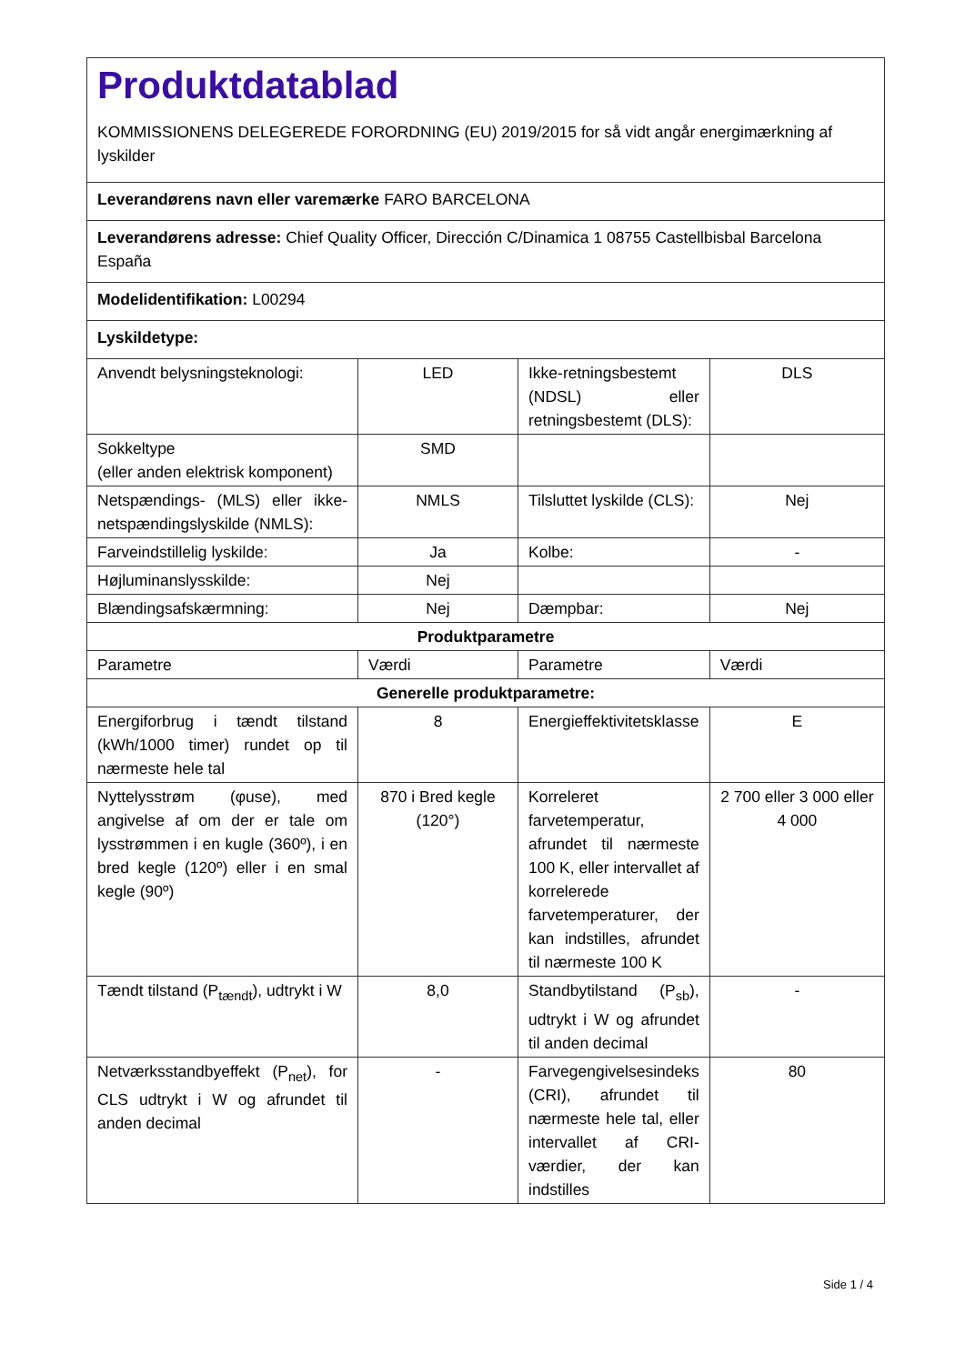| Produktdatablad KOMMISSIONENS DELEGEREDE FORORDNING (EU) 2019/2015 for så vidt angår energimærkning af lyskilder | | | |
| Leverandørens navn eller varemærke FARO BARCELONA | | | |
| Leverandørens adresse: Chief Quality Officer, Dirección C/Dinamica 1 08755 Castellbisbal Barcelona España | | | |
| Modelidentifikation: L00294 | | | |
| Lyskildetype: | | | |
| Anvendt belysningsteknologi: | LED | Ikke-retningsbestemt (NDSL) eller retningsbestemt (DLS): | DLS |
| Sokkeltype (eller anden elektrisk komponent) | SMD | | |
| Netspændings- (MLS) eller ikke-netspændingslyskilde (NMLS): | NMLS | Tilsluttet lyskilde (CLS): | Nej |
| Farveindstillelig lyskilde: | Ja | Kolbe: | - |
| Højluminanslysskilde: | Nej | | |
| Blændingsafskærmning: | Nej | Dæmpbar: | Nej |
| Produktparametre | | | |
| Parametre | Værdi | Parametre | Værdi |
| Generelle produktparametre: | | | |
| Energiforbrug i tændt tilstand (kWh/1000 timer) rundet op til nærmeste hele tal | 8 | Energieffektivitetsklasse | E |
| Nyttelysstrøm (φuse), med angivelse af om der er tale om lysstrømmen i en kugle (360º), i en bred kegle (120º) eller i en smal kegle (90º) | 870 i Bred kegle (120°) | Korreleret farvetemperatur, afrundet til nærmeste 100 K, eller intervallet af korrelerede farvetemperaturer, der kan indstilles, afrundet til nærmeste 100 K | 2 700 eller 3 000 eller 4 000 |
| Tændt tilstand (P<sub>tændt</sub>), udtrykt i W | 8,0 | Standbytilstand (P<sub>sb</sub>), udtrykt i W og afrundet til anden decimal | - |
| Netværksstandbyeffekt (P<sub>net</sub>), for CLS udtrykt i W og afrundet til anden decimal | - | Farvegengivelsesindeks (CRI), afrundet til nærmeste hele tal, eller intervallet af CRI-værdier, der kan indstilles | 80 |
Side 1 / 4